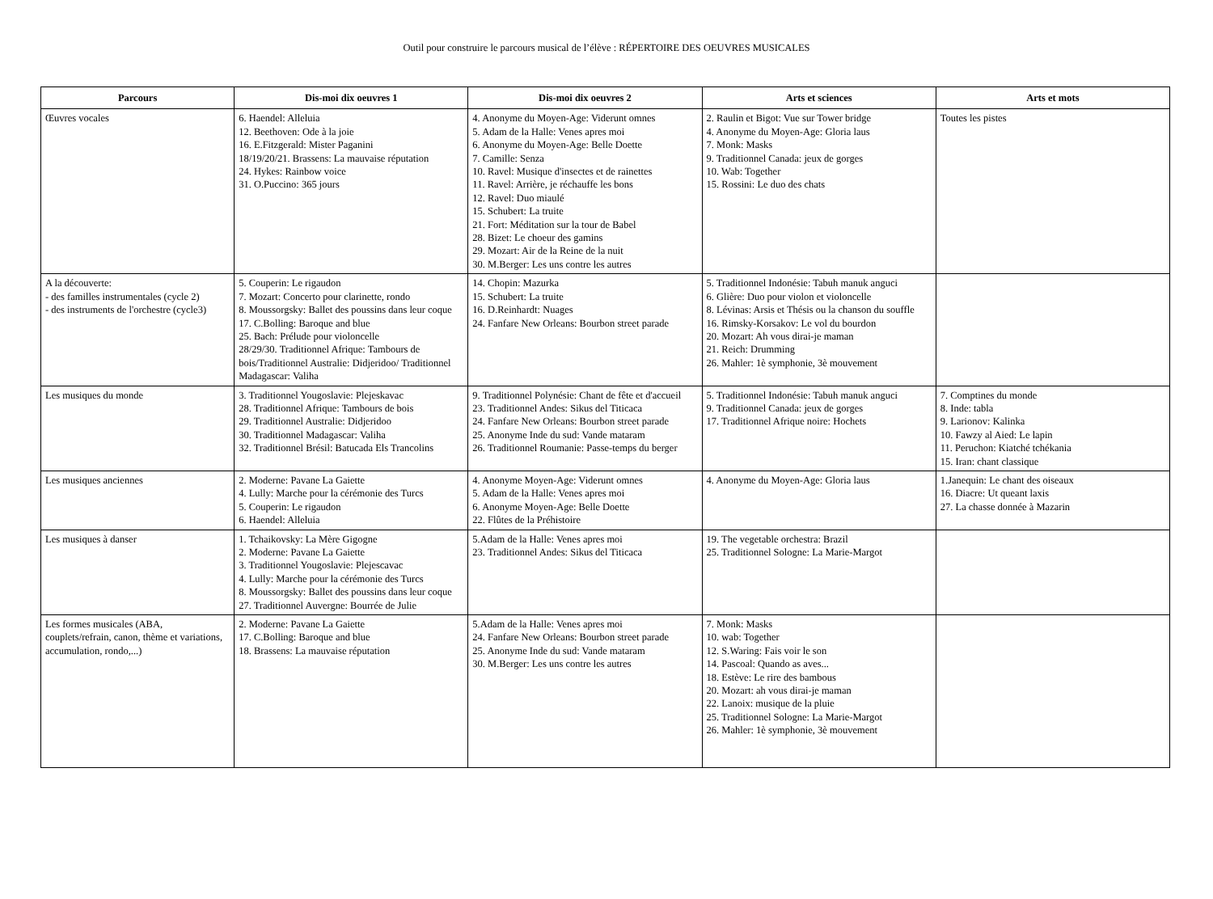Outil pour construire le parcours musical de l’élève : RÉPERTOIRE DES OEUVRES MUSICALES
| Parcours | Dis-moi dix oeuvres 1 | Dis-moi dix oeuvres 2 | Arts et sciences | Arts et mots |
| --- | --- | --- | --- | --- |
| Œuvres vocales | 6. Haendel: Alleluia 12. Beethoven: Ode à la joie 16. E.Fitzgerald: Mister Paganini 18/19/20/21. Brassens: La mauvaise réputation 24. Hykes: Rainbow voice 31. O.Puccino: 365 jours | 4. Anonyme du Moyen-Age: Viderunt omnes 5. Adam de la Halle: Venes apres moi 6. Anonyme du Moyen-Age: Belle Doette 7. Camille: Senza 10. Ravel: Musique d'insectes et de rainettes 11. Ravel: Arrière, je réchauffe les bons 12. Ravel: Duo miaulé 15. Schubert: La truite 21. Fort: Méditation sur la tour de Babel 28. Bizet: Le choeur des gamins 29. Mozart: Air de la Reine de la nuit 30. M.Berger: Les uns contre les autres | 2. Raulin et Bigot: Vue sur Tower bridge 4. Anonyme du Moyen-Age: Gloria laus 7. Monk: Masks 9. Traditionnel Canada: jeux de gorges 10. Wab: Together 15. Rossini: Le duo des chats | Toutes les pistes |
| A la découverte: - des familles instrumentales (cycle 2) - des instruments de l'orchestre (cycle3) | 5. Couperin: Le rigaudon 7. Mozart: Concerto pour clarinette, rondo 8. Moussorgsky: Ballet des poussins dans leur coque 17. C.Bolling: Baroque and blue 25. Bach: Prélude pour violoncelle 28/29/30. Traditionnel Afrique: Tambours de bois/Traditionnel Australie: Didjeridoo/ Traditionnel Madagascar: Valiha | 14. Chopin: Mazurka 15. Schubert: La truite 16. D.Reinhardt: Nuages 24. Fanfare New Orleans: Bourbon street parade | 5. Traditionnel Indonésie: Tabuh manuk anguci 6. Glière: Duo pour violon et violoncelle 8. Lévinas: Arsis et Thésis ou la chanson du souffle 16. Rimsky-Korsakov: Le vol du bourdon 20. Mozart: Ah vous dirai-je maman 21. Reich: Drumming 26. Mahler: 1è symphonie, 3è mouvement | |
| Les musiques du monde | 3. Traditionnel Yougoslavie: Plejeskavac 28. Traditionnel Afrique: Tambours de bois 29. Traditionnel Australie: Didjeridoo 30. Traditionnel Madagascar: Valiha 32. Traditionnel Brésil: Batucada Els Trancolins | 9. Traditionnel Polynésie: Chant de fête et d'accueil 23. Traditionnel Andes: Sikus del Titicaca 24. Fanfare New Orleans: Bourbon street parade 25. Anonyme Inde du sud: Vande mataram 26. Traditionnel Roumanie: Passe-temps du berger | 5. Traditionnel Indonésie: Tabuh manuk anguci 9. Traditionnel Canada: jeux de gorges 17. Traditionnel Afrique noire: Hochets | 7. Comptines du monde 8. Inde: tabla 9. Larionov: Kalinka 10. Fawzy al Aied: Le lapin 11. Peruchon: Kiatché tchékania 15. Iran: chant classique |
| Les musiques anciennes | 2. Moderne: Pavane La Gaiette 4. Lully: Marche pour la cérémonie des Turcs 5. Couperin: Le rigaudon 6. Haendel: Alleluia | 4. Anonyme Moyen-Age: Viderunt omnes 5. Adam de la Halle: Venes apres moi 6. Anonyme Moyen-Age: Belle Doette 22. Flûtes de la Préhistoire | 4. Anonyme du Moyen-Age: Gloria laus | 1.Janequin: Le chant des oiseaux 16. Diacre: Ut queant laxis 27. La chasse donnée à Mazarin |
| Les musiques à danser | 1. Tchaikovsky: La Mère Gigogne 2. Moderne: Pavane La Gaiette 3. Traditionnel Yougoslavie: Plejescavac 4. Lully: Marche pour la cérémonie des Turcs 8. Moussorgsky: Ballet des poussins dans leur coque 27. Traditionnel Auvergne: Bourrée de Julie | 5.Adam de la Halle: Venes apres moi 23. Traditionnel Andes: Sikus del Titicaca | 19. The vegetable orchestra: Brazil 25. Traditionnel Sologne: La Marie-Margot | |
| Les formes musicales (ABA, couplets/refrain, canon, thème et variations, accumulation, rondo,...) | 2. Moderne: Pavane La Gaiette 17. C.Bolling: Baroque and blue 18. Brassens: La mauvaise réputation | 5.Adam de la Halle: Venes apres moi 24. Fanfare New Orleans: Bourbon street parade 25. Anonyme Inde du sud: Vande mataram 30. M.Berger: Les uns contre les autres | 7. Monk: Masks 10. wab: Together 12. S.Waring: Fais voir le son 14. Pascoal: Quando as aves... 18. Estève: Le rire des bambous 20. Mozart: ah vous dirai-je maman 22. Lanoix: musique de la pluie 25. Traditionnel Sologne: La Marie-Margot 26. Mahler: 1è symphonie, 3è mouvement | |